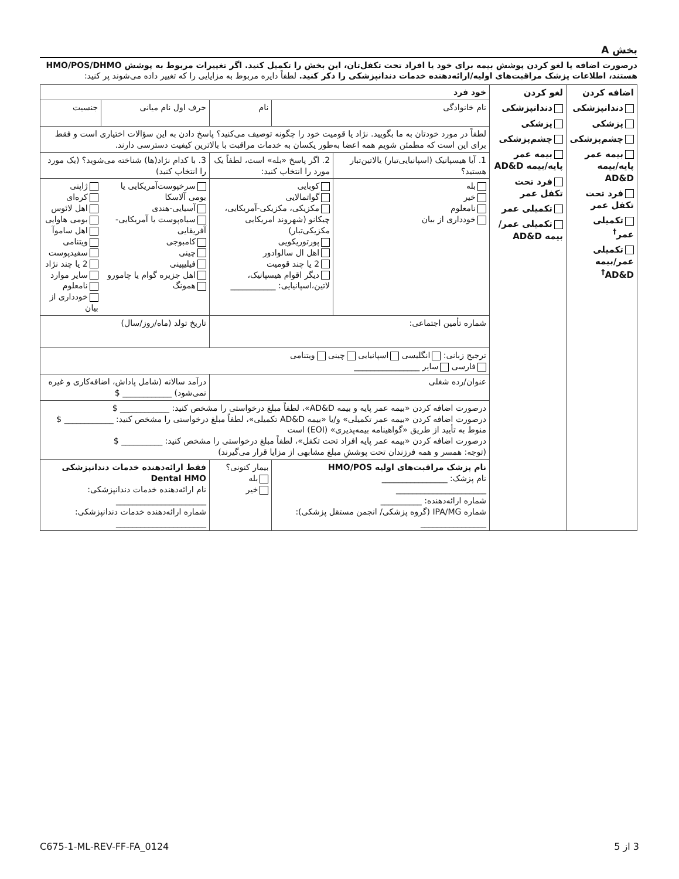بخش A
درصورت اضافه یا لغو کردن پوشش بیمه برای خود یا افراد تحت تکفل‌تان، این بخش را تکمیل کنید. اگر تغییرات مربوط به پوشش HMO/POS/DHMO هستند، اطلاعات پزشک مراقبت‌های اولیه/ارائه‌دهنده خدمات دندانپزشکی را ذکر کنید. لطفاً دایره مربوط به مزایایی را که تغییر داده می‌شوند پر کنید:
| اضافه کردن دندانپزشکی پزشکی چشم‌پزشکی بیمه عمر پایه/بیمه AD&D فرد تحت تکفل عمر تکمیلی عمر<sup>†</sup> تکمیلی عمر/بیمه AD&D<sup>†</sup> | لغو کردن دندانپزشکی پزشکی چشم‌پزشکی بیمه عمر پایه/بیمه AD&D فرد تحت تکفل عمر تکمیلی عمر تکمیلی عمر/بیمه AD&D | خود فرد | | | | | |
| | | نام خانوادگی | | نام | | حرف اول نام میانی | جنسیت |
| | | لطفاً در مورد خودتان به ما بگویید. نژاد یا قومیت خود را چگونه توصیف می‌کنید؟ پاسخ دادن به این سؤالات اختیاری است و فقط برای این است که مطمئن شویم همه اعضا به‌طور یکسان به خدمات مراقبت با بالاترین کیفیت دسترسی دارند. | | | | | |
| | | 1. آیا هیسپانیک (اسپانیایی‌تبار) یالاتین‌تبار هستید؟ | 2. اگر پاسخ «بله» است، لطفاً یک مورد را انتخاب کنید: | | 3. با کدام نژاد(ها) شناخته می‌شوید؟ (یک مورد را انتخاب کنید) | | |
| | | بله خیر نامعلوم خودداری از بیان | کوبایی گواتمالایی مکزیکی، مکزیکی-آمریکایی، چیکانو (شهروند امریکایی مکزیکی‌تبار) پورتوریکویی اهل ال سالوادور 2 یا چند قومیت دیگر اقوام هیسپانیک، لاتین،اسپانیایی: ___________ | | سرخپوست‌آمریکایی یا بومی آلاسکا آسیایی-هندی سیاه‌پوست یا آمریکایی-آفریقایی کامبوجی چینی فیلیپینی اهل جزیره گوام یا چامورو همونگ | | ژاپنی کره‌ای اهل لائوس بومی هاوایی اهل ساموآ ویتنامی سفیدپوست 2 یا چند نژاد سایر موارد نامعلوم خودداری از بیان |
| | | شماره تأمین اجتماعی: | | | تاریخ تولد (ماه/روز/سال) | | |
| | | ترجیح زبانی: انگلیسی اسپانیایی چینی ویتنامی فارسی سایر ________________ | | | | | |
| | | عنوان/رده شغلی | | | درآمد سالانه (شامل پاداش، اضافه‌کاری و غیره نمی‌شود) ____________ $ | | |
| | | درصورت اضافه کردن «بیمه عمر پایه و بیمه AD&D»، لطفاً مبلغ درخواستی را مشخص کنید: ____________ $ درصورت اضافه کردن «بیمه عمر تکمیلی» و/یا «بیمه AD&D تکمیلی»، لطفاً مبلغ درخواستی را مشخص کنید: ____________ $ منوط به تأیید از طریق «گواهینامه بیمه‌پذیری» (EOI) است درصورت اضافه کردن «بیمه عمر پایه افراد تحت تکفل»، لطفاً مبلغ درخواستی را مشخص کنید: __________ $ (توجه: همسر و همه فرزندان تحت پوششِ مبلغ مشابهی از مزایا قرار می‌گیرند) | | | | | |
| | | نام پزشک مراقبت‌های اولیه HMO/POS نام پزشک: ________________ ______________________ شماره ارائه‌دهنده: __________ شماره IPA/MG (گروه پزشکی/ انجمن مستقل پزشکی): ________________ | | بیمار کنونی؟ بله خیر | | فقط ارائه‌دهنده خدمات دندانپزشکی Dental HMO نام ارائه‌دهنده خدمات دندانپزشکی: ______________________ شماره ارائه‌دهنده خدمات دندانپزشکی: ______________________ | |
C675-1-ML-REV-FF-FA_0124 3 از 5